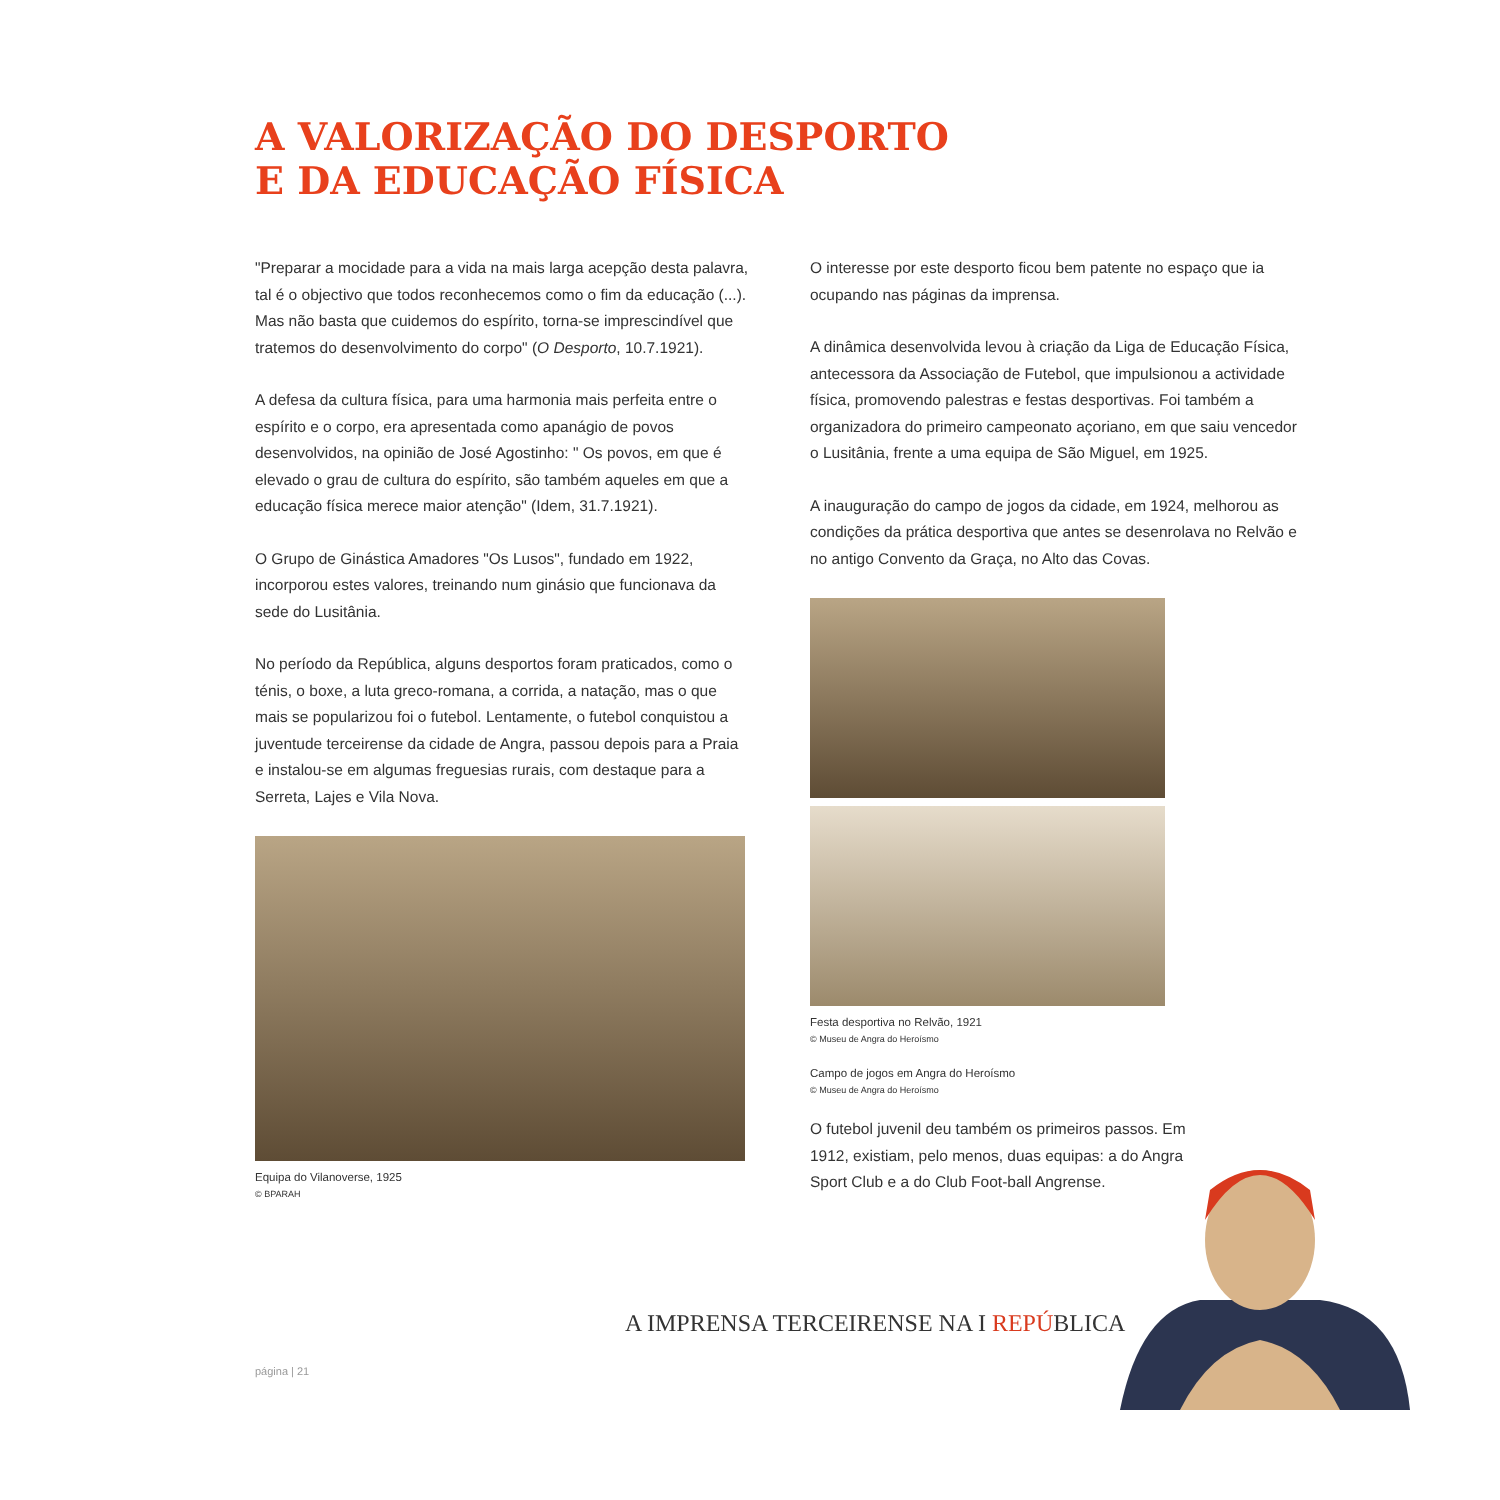A VALORIZAÇÃO DO DESPORTO
E DA EDUCAÇÃO FÍSICA
"Preparar a mocidade para a vida na mais larga acepção desta palavra, tal é o objectivo que todos reconhecemos como o fim da educação (...). Mas não basta que cuidemos do espírito, torna-se imprescindível que tratemos do desenvolvimento do corpo" (O Desporto, 10.7.1921).
A defesa da cultura física, para uma harmonia mais perfeita entre o espírito e o corpo, era apresentada como apanágio de povos desenvolvidos, na opinião de José Agostinho: " Os povos, em que é elevado o grau de cultura do espírito, são também aqueles em que a educação física merece maior atenção" (Idem, 31.7.1921).
O Grupo de Ginástica Amadores "Os Lusos", fundado em 1922, incorporou estes valores, treinando num ginásio que funcionava da sede do Lusitânia.
No período da República, alguns desportos foram praticados, como o ténis, o boxe, a luta greco-romana, a corrida, a natação, mas o que mais se popularizou foi o futebol. Lentamente, o futebol conquistou a juventude terceirense da cidade de Angra, passou depois para a Praia e instalou-se em algumas freguesias rurais, com destaque para a Serreta, Lajes e Vila Nova.
Equipa do Vilanoverse, 1925
© BPARAH
O interesse por este desporto ficou bem patente no espaço que ia ocupando nas páginas da imprensa.
A dinâmica desenvolvida levou à criação da Liga de Educação Física, antecessora da Associação de Futebol, que impulsionou a actividade física, promovendo palestras e festas desportivas. Foi também a organizadora do primeiro campeonato açoriano, em que saiu vencedor o Lusitânia, frente a uma equipa de São Miguel, em 1925.
A inauguração do campo de jogos da cidade, em 1924, melhorou as condições da prática desportiva que antes se desenrolava no Relvão e no antigo Convento da Graça, no Alto das Covas.
Festa desportiva no Relvão, 1921
© Museu de Angra do Heroísmo
Campo de jogos em Angra do Heroísmo
© Museu de Angra do Heroísmo
O futebol juvenil deu também os primeiros passos. Em 1912, existiam, pelo menos, duas equipas: a do Angra Sport Club e a do Club Foot-ball Angrense.
A IMPRENSA TERCEIRENSE NA I REPÚBLICA
página | 21